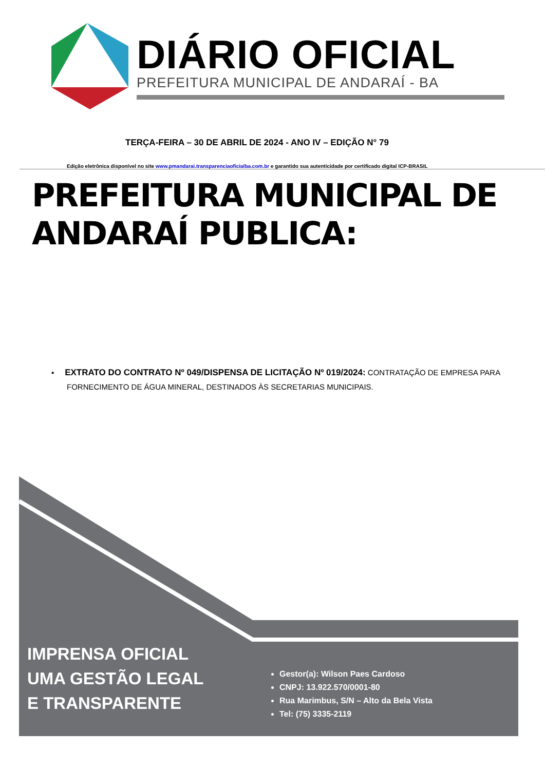DIÁRIO OFICIAL
PREFEITURA MUNICIPAL DE ANDARAÍ - BA
TERÇA-FEIRA – 30 DE ABRIL DE 2024 - ANO IV – EDIÇÃO N° 79
Edição eletrônica disponível no site www.pmandarai.transparenciaoficialba.com.br e garantido sua autenticidade por certificado digital ICP-BRASIL
PREFEITURA MUNICIPAL DE ANDARAÍ PUBLICA:
▪ EXTRATO DO CONTRATO Nº 049/DISPENSA DE LICITAÇÃO Nº 019/2024: CONTRATAÇÃO DE EMPRESA PARA FORNECIMENTO DE ÁGUA MINERAL, DESTINADOS ÀS SECRETARIAS MUNICIPAIS.
IMPRENSA OFICIAL
UMA GESTÃO LEGAL
E TRANSPARENTE
Gestor(a): Wilson Paes Cardoso
CNPJ: 13.922.570/0001-80
Rua Marimbus, S/N – Alto da Bela Vista
Tel: (75) 3335-2119